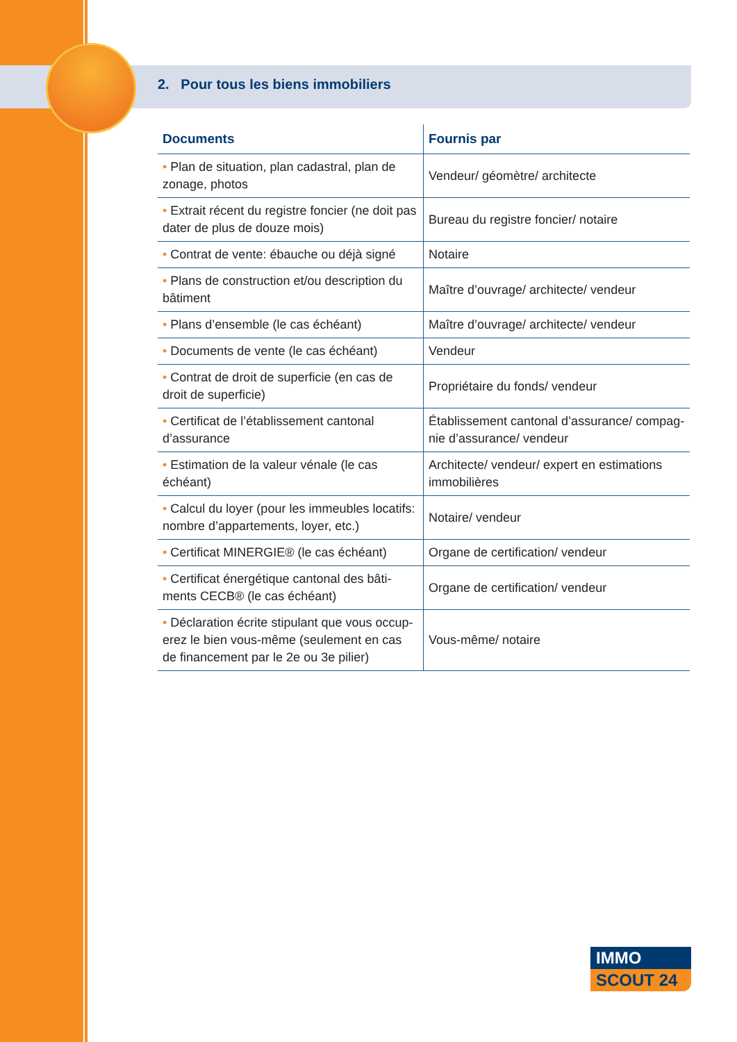2. Pour tous les biens immobiliers
| Documents | Fournis par |
| --- | --- |
| • Plan de situation, plan cadastral, plan de zonage, photos | Vendeur/ géomètre/ architecte |
| • Extrait récent du registre foncier (ne doit pas dater de plus de douze mois) | Bureau du registre foncier/ notaire |
| • Contrat de vente: ébauche ou déjà signé | Notaire |
| • Plans de construction et/ou description du bâtiment | Maître d’ouvrage/ architecte/ vendeur |
| • Plans d’ensemble (le cas échéant) | Maître d’ouvrage/ architecte/ vendeur |
| • Documents de vente (le cas échéant) | Vendeur |
| • Contrat de droit de superficie (en cas de droit de superficie) | Propriétaire du fonds/ vendeur |
| • Certificat de l’établissement cantonal d’assurance | Établissement cantonal d’assurance/ compag­nie d’assurance/ vendeur |
| • Estimation de la valeur vénale (le cas échéant) | Architecte/ vendeur/ expert en estimations immobilières |
| • Calcul du loyer (pour les immeubles locatifs: nombre d’appartements, loyer, etc.) | Notaire/ vendeur |
| • Certificat MINERGIE® (le cas échéant) | Organe de certification/ vendeur |
| • Certificat énergétique cantonal des bâti­ments CECB® (le cas échéant) | Organe de certification/ vendeur |
| • Déclaration écrite stipulant que vous occup­erez le bien vous-même (seulement en cas de financement par le 2e ou 3e pilier) | Vous-même/ notaire |
IMMO
SCOUT 24